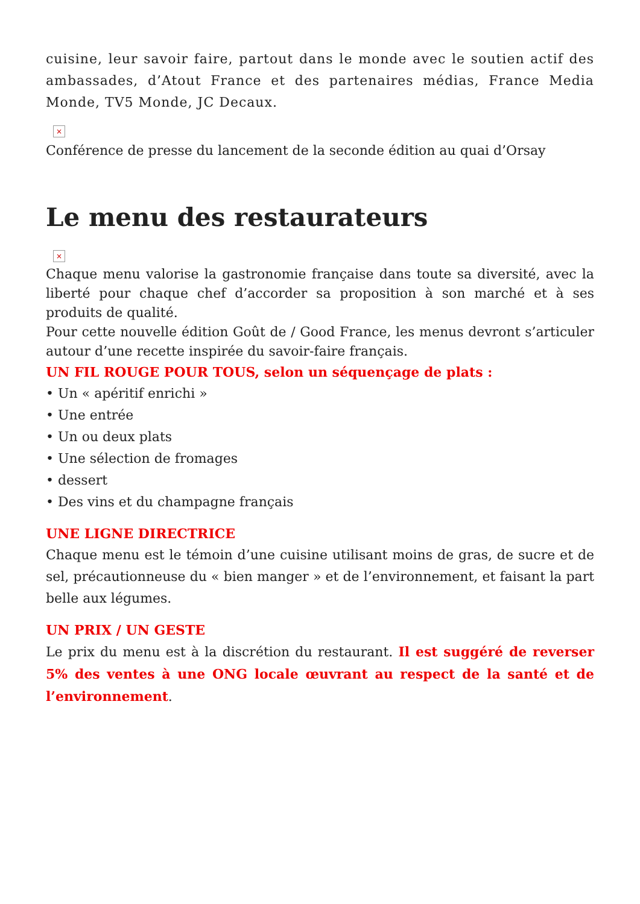cuisine, leur savoir faire, partout dans le monde avec le soutien actif des ambassades, d’Atout France et des partenaires médias, France Media Monde, TV5 Monde, JC Decaux.
×
Conférence de presse du lancement de la seconde édition au quai d’Orsay
Le menu des restaurateurs
×
Chaque menu valorise la gastronomie française dans toute sa diversité, avec la liberté pour chaque chef d’accorder sa proposition à son marché et à ses produits de qualité.
Pour cette nouvelle édition Goût de / Good France, les menus devront s’articuler autour d’une recette inspirée du savoir-faire français.
UN FIL ROUGE POUR TOUS, selon un séquençage de plats :
• Un « apéritif enrichi »
• Une entrée
• Un ou deux plats
• Une sélection de fromages
• dessert
• Des vins et du champagne français
UNE LIGNE DIRECTRICE
Chaque menu est le témoin d’une cuisine utilisant moins de gras, de sucre et de sel, précautionneuse du « bien manger » et de l’environnement, et faisant la part belle aux légumes.
UN PRIX / UN GESTE
Le prix du menu est à la discrétion du restaurant. Il est suggéré de reverser 5% des ventes à une ONG locale œuvrant au respect de la santé et de l’environnement.